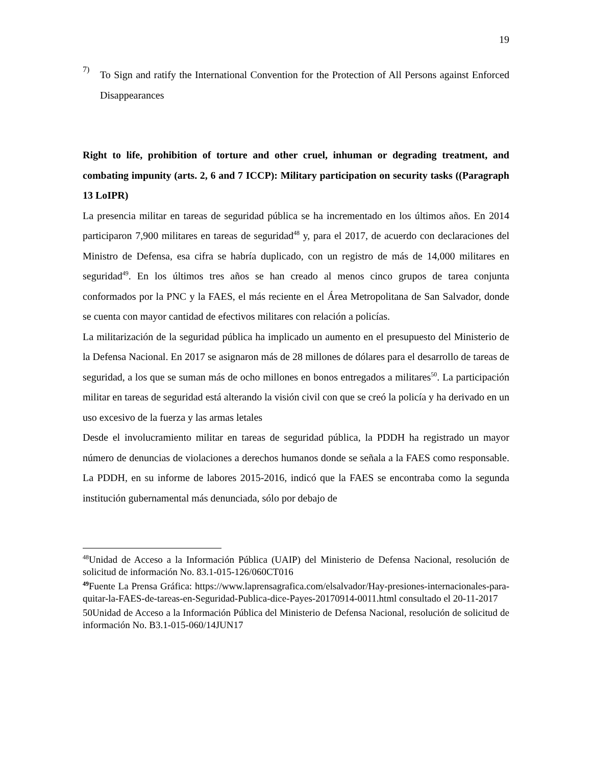19
7)
To Sign and ratify the International Convention for the Protection of All Persons against Enforced Disappearances
Right to life, prohibition of torture and other cruel, inhuman or degrading treatment, and combating impunity (arts. 2, 6 and 7 ICCP): Military participation on security tasks ((Paragraph 13 LoIPR)
La presencia militar en tareas de seguridad pública se ha incrementado en los últimos años. En 2014 participaron 7,900 militares en tareas de seguridad<sup>48</sup> y, para el 2017, de acuerdo con declaraciones del Ministro de Defensa, esa cifra se habría duplicado, con un registro de más de 14,000 militares en seguridad<sup>49</sup>. En los últimos tres años se han creado al menos cinco grupos de tarea conjunta conformados por la PNC y la FAES, el más reciente en el Área Metropolitana de San Salvador, donde se cuenta con mayor cantidad de efectivos militares con relación a policías.
La militarización de la seguridad pública ha implicado un aumento en el presupuesto del Ministerio de la Defensa Nacional. En 2017 se asignaron más de 28 millones de dólares para el desarrollo de tareas de seguridad, a los que se suman más de ocho millones en bonos entregados a militares<sup>50</sup>. La participación militar en tareas de seguridad está alterando la visión civil con que se creó la policía y ha derivado en un uso excesivo de la fuerza y las armas letales
Desde el involucramiento militar en tareas de seguridad pública, la PDDH ha registrado un mayor número de denuncias de violaciones a derechos humanos donde se señala a la FAES como responsable. La PDDH, en su informe de labores 2015-2016, indicó que la FAES se encontraba como la segunda institución gubernamental más denunciada, sólo por debajo de
<sup>48</sup> Unidad de Acceso a la Información Pública (UAIP) del Ministerio de Defensa Nacional, resolución de solicitud de información No. 83.1-015-126/060CT016
<sup>49</sup> Fuente La Prensa Gráfica: https://www.laprensagrafica.com/elsalvador/Hay-presiones-internacionales-para-quitar-la-FAES-de-tareas-en-Seguridad-Publica-dice-Payes-20170914-0011.html consultado el 20-11-2017
50Unidad de Acceso a la Información Pública del Ministerio de Defensa Nacional, resolución de solicitud de información No. B3.1-015-060/14JUN17